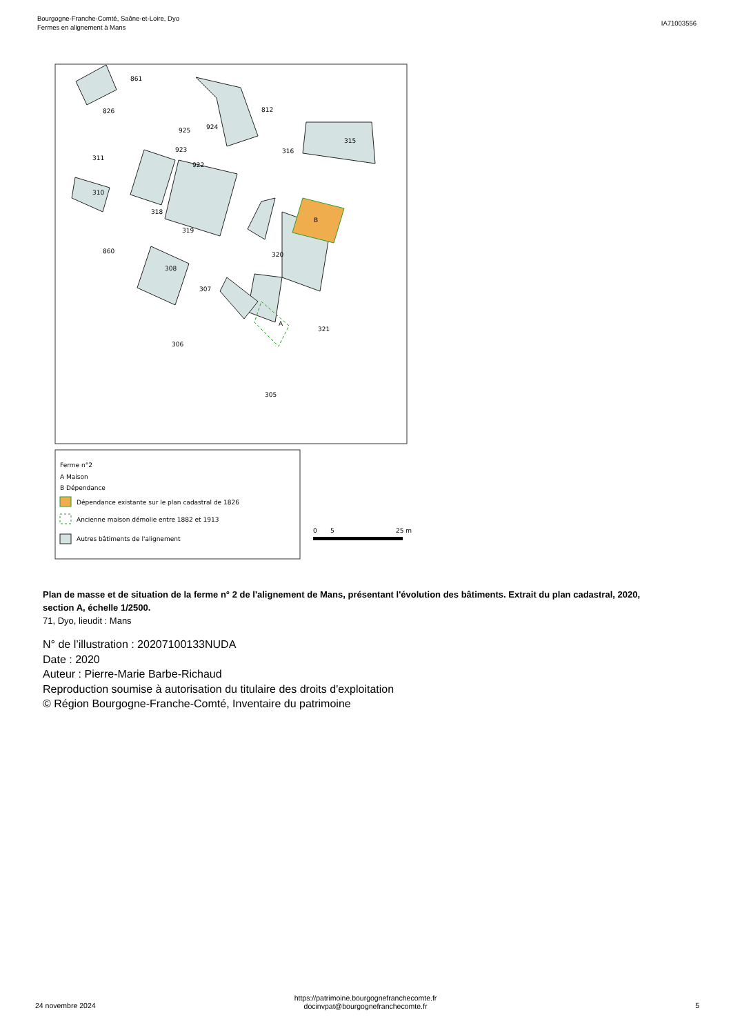Bourgogne-Franche-Comté, Saône-et-Loire, Dyo
Fermes en alignement à Mans
IA71003556
861
826
812
924
925
923
922
316
315
311
310
318
319
B
860
320
308
307
A
321
306
305
Ferme n°2
A Maison
B Dépendance
Dépendance existante sur le plan cadastral de 1826
Ancienne maison démolie entre 1882 et 1913
Autres bâtiments de l'alignement
0
5
25 m
Plan de masse et de situation de la ferme n° 2 de l'alignement de Mans, présentant l'évolution des bâtiments. Extrait du plan cadastral, 2020, section A, échelle 1/2500.
71, Dyo, lieudit : Mans
N° de l’illustration : 20207100133NUDA
Date : 2020
Auteur : Pierre-Marie Barbe-Richaud
Reproduction soumise à autorisation du titulaire des droits d'exploitation
© Région Bourgogne-Franche-Comté, Inventaire du patrimoine
https://patrimoine.bourgognefranchecomte.fr
docinvpat@bourgognefranchecomte.fr
24 novembre 2024 5